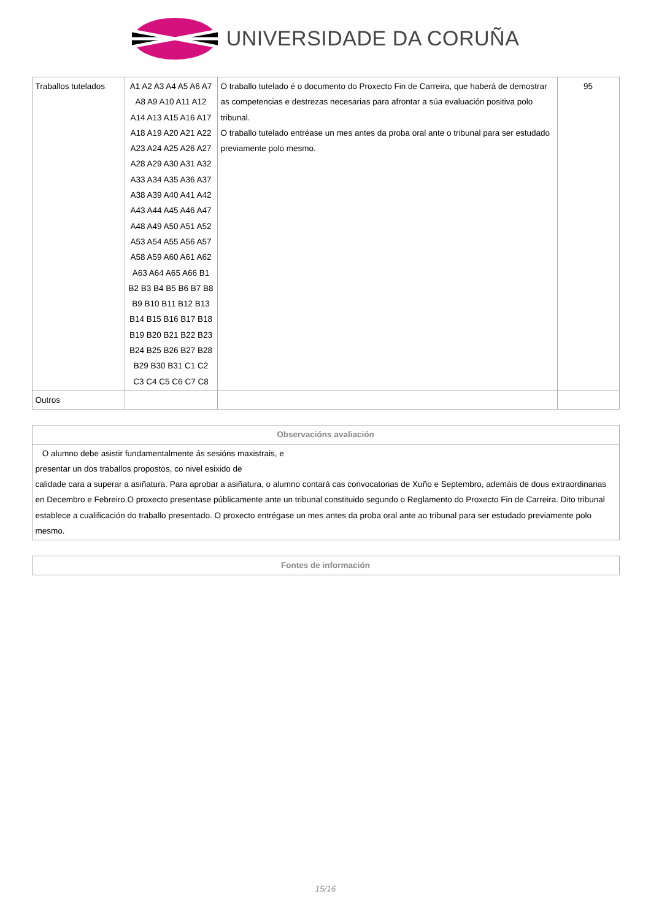UNIVERSIDADE DA CORUÑA
| Traballos tutelados | A1 A2 A3 A4 A5 A6 A7 A8 A9 A10 A11 A12 A14 A13 A15 A16 A17 A18 A19 A20 A21 A22 A23 A24 A25 A26 A27 A28 A29 A30 A31 A32 A33 A34 A35 A36 A37 A38 A39 A40 A41 A42 A43 A44 A45 A46 A47 A48 A49 A50 A51 A52 A53 A54 A55 A56 A57 A58 A59 A60 A61 A62 A63 A64 A65 A66 B1 B2 B3 B4 B5 B6 B7 B8 B9 B10 B11 B12 B13 B14 B15 B16 B17 B18 B19 B20 B21 B22 B23 B24 B25 B26 B27 B28 B29 B30 B31 C1 C2 C3 C4 C5 C6 C7 C8 | O traballo tutelado é o documento do Proxecto Fin de Carreira, que haberá de demostrar as competencias e destrezas necesarias para afrontar a súa evaluación positiva polo tribunal. O traballo tutelado entréase un mes antes da proba oral ante o tribunal para ser estudado previamente polo mesmo. | 95 |
| Outros | | | |
| Observacións avaliación |
| --- |
| O alumno debe asistir fundamentalmente ás sesións maxistrais, e presentar un dos traballos propostos, co nivel esixido de calidade cara a superar a asiñatura. Para aprobar a asiñatura, o alumno contará cas convocatorias de Xuño e Septembro, ademáis de dous extraordinarias en Decembro e Febreiro.O proxecto presentase públicamente ante un tribunal constituido segundo o Reglamento do Proxecto Fin de Carreira. Dito tribunal establece a cualificación do traballo presentado. O proxecto entrégase un mes antes da proba oral ante ao tribunal para ser estudado previamente polo mesmo. |
| Fontes de información |
| --- |
15/16